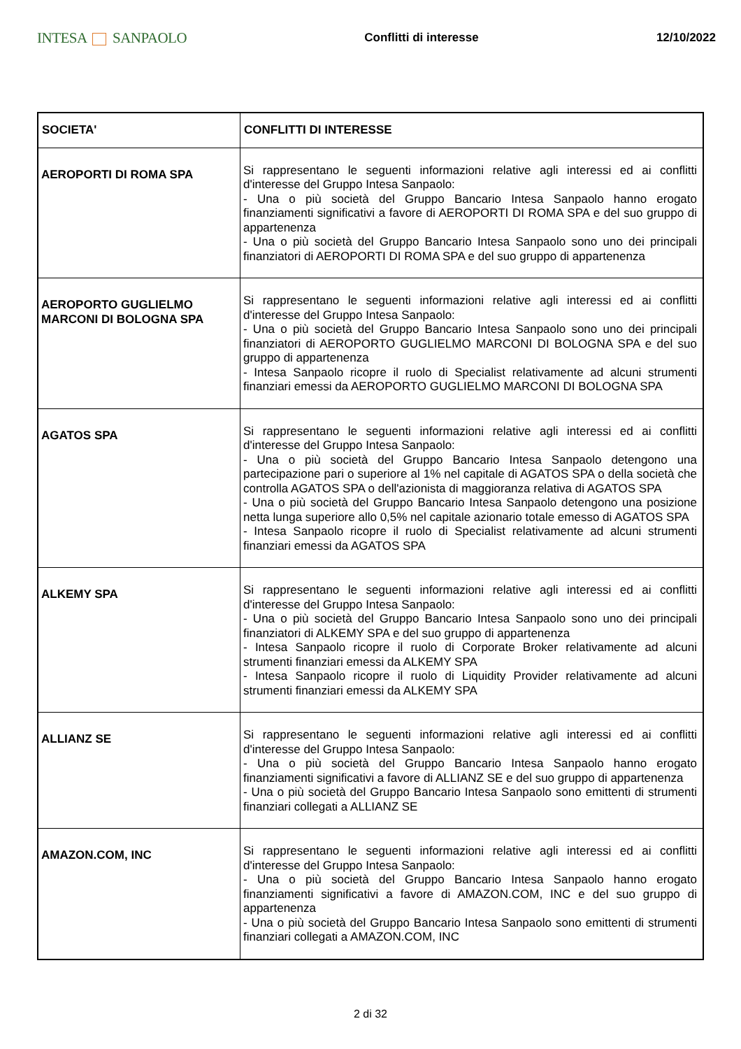INTESA SANPAOLO
Conflitti di interesse 12/10/2022
| SOCIETA' | CONFLITTI DI INTERESSE |
| --- | --- |
| AEROPORTI DI ROMA SPA | Si rappresentano le seguenti informazioni relative agli interessi ed ai conflitti d'interesse del Gruppo Intesa Sanpaolo: - Una o più società del Gruppo Bancario Intesa Sanpaolo hanno erogato finanziamenti significativi a favore di AEROPORTI DI ROMA SPA e del suo gruppo di appartenenza - Una o più società del Gruppo Bancario Intesa Sanpaolo sono uno dei principali finanziatori di AEROPORTI DI ROMA SPA e del suo gruppo di appartenenza |
| AEROPORTO GUGLIELMO MARCONI DI BOLOGNA SPA | Si rappresentano le seguenti informazioni relative agli interessi ed ai conflitti d'interesse del Gruppo Intesa Sanpaolo: - Una o più società del Gruppo Bancario Intesa Sanpaolo sono uno dei principali finanziatori di AEROPORTO GUGLIELMO MARCONI DI BOLOGNA SPA e del suo gruppo di appartenenza - Intesa Sanpaolo ricopre il ruolo di Specialist relativamente ad alcuni strumenti finanziari emessi da AEROPORTO GUGLIELMO MARCONI DI BOLOGNA SPA |
| AGATOS SPA | Si rappresentano le seguenti informazioni relative agli interessi ed ai conflitti d'interesse del Gruppo Intesa Sanpaolo: - Una o più società del Gruppo Bancario Intesa Sanpaolo detengono una partecipazione pari o superiore al 1% nel capitale di AGATOS SPA o della società che controlla AGATOS SPA o dell'azionista di maggioranza relativa di AGATOS SPA - Una o più società del Gruppo Bancario Intesa Sanpaolo detengono una posizione netta lunga superiore allo 0,5% nel capitale azionario totale emesso di AGATOS SPA - Intesa Sanpaolo ricopre il ruolo di Specialist relativamente ad alcuni strumenti finanziari emessi da AGATOS SPA |
| ALKEMY SPA | Si rappresentano le seguenti informazioni relative agli interessi ed ai conflitti d'interesse del Gruppo Intesa Sanpaolo: - Una o più società del Gruppo Bancario Intesa Sanpaolo sono uno dei principali finanziatori di ALKEMY SPA e del suo gruppo di appartenenza - Intesa Sanpaolo ricopre il ruolo di Corporate Broker relativamente ad alcuni strumenti finanziari emessi da ALKEMY SPA - Intesa Sanpaolo ricopre il ruolo di Liquidity Provider relativamente ad alcuni strumenti finanziari emessi da ALKEMY SPA |
| ALLIANZ SE | Si rappresentano le seguenti informazioni relative agli interessi ed ai conflitti d'interesse del Gruppo Intesa Sanpaolo: - Una o più società del Gruppo Bancario Intesa Sanpaolo hanno erogato finanziamenti significativi a favore di ALLIANZ SE e del suo gruppo di appartenenza - Una o più società del Gruppo Bancario Intesa Sanpaolo sono emittenti di strumenti finanziari collegati a ALLIANZ SE |
| AMAZON.COM, INC | Si rappresentano le seguenti informazioni relative agli interessi ed ai conflitti d'interesse del Gruppo Intesa Sanpaolo: - Una o più società del Gruppo Bancario Intesa Sanpaolo hanno erogato finanziamenti significativi a favore di AMAZON.COM, INC e del suo gruppo di appartenenza - Una o più società del Gruppo Bancario Intesa Sanpaolo sono emittenti di strumenti finanziari collegati a AMAZON.COM, INC |
2 di 32